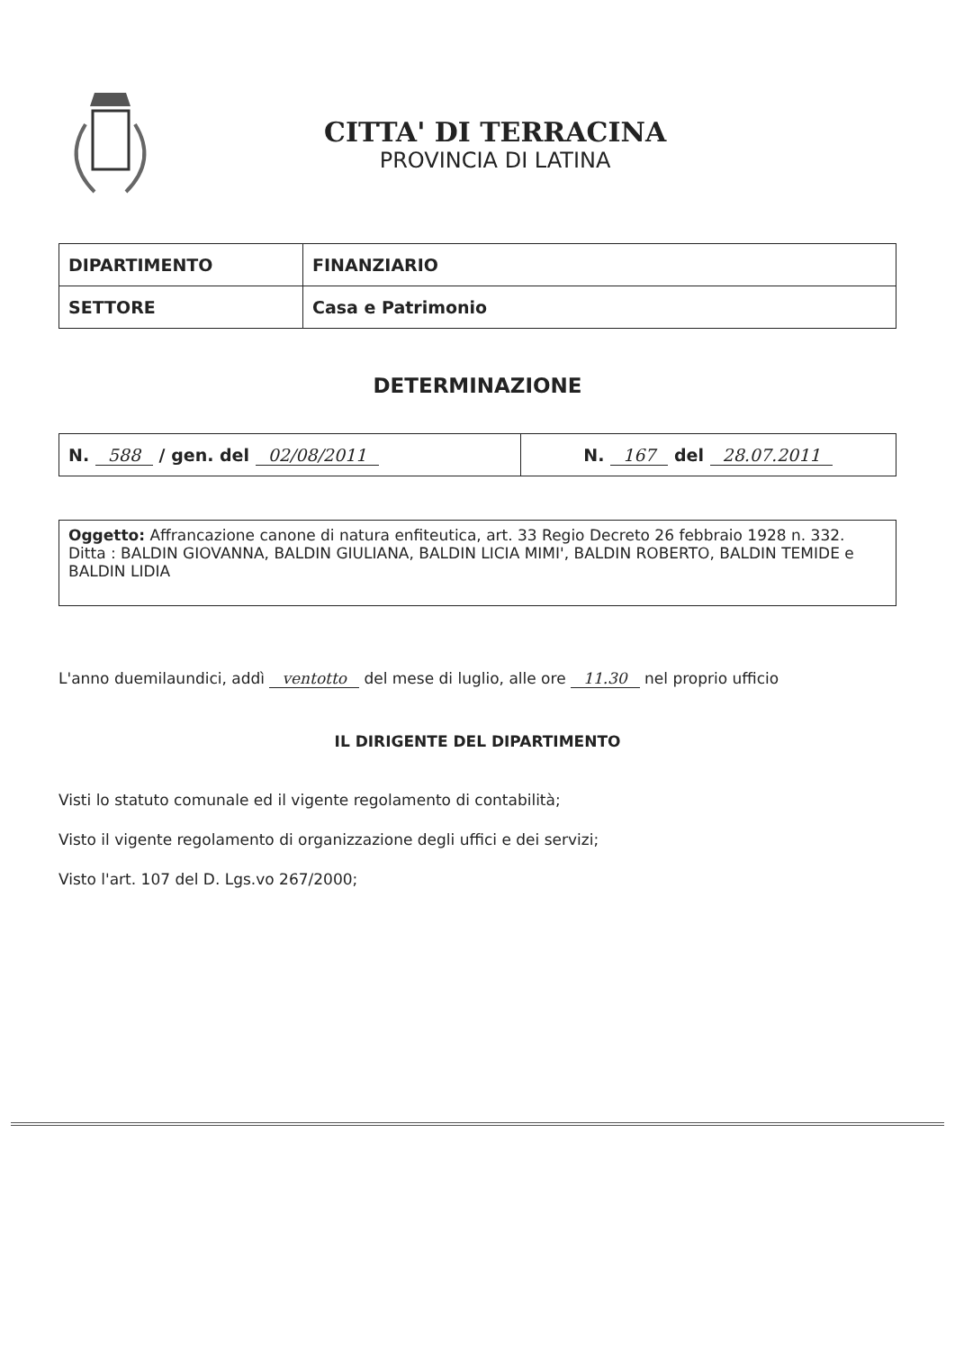CITTA' DI TERRACINA
PROVINCIA DI LATINA
| DIPARTIMENTO | FINANZIARIO |
| SETTORE | Casa e Patrimonio |
DETERMINAZIONE
| N. 588 / gen. del 02/08/2011 | N. 167 del 28.07.2011 |
Oggetto: Affrancazione canone di natura enfiteutica, art. 33 Regio Decreto 26 febbraio 1928 n. 332. Ditta : BALDIN GIOVANNA, BALDIN GIULIANA, BALDIN LICIA MIMI', BALDIN ROBERTO, BALDIN TEMIDE e BALDIN LIDIA
L'anno duemilaundici, addì ventotto del mese di luglio, alle ore 11.30 nel proprio ufficio
IL DIRIGENTE DEL DIPARTIMENTO
Visti lo statuto comunale ed il vigente regolamento di contabilità;
Visto il vigente regolamento di organizzazione degli uffici e dei servizi;
Visto l'art. 107 del D. Lgs.vo 267/2000;